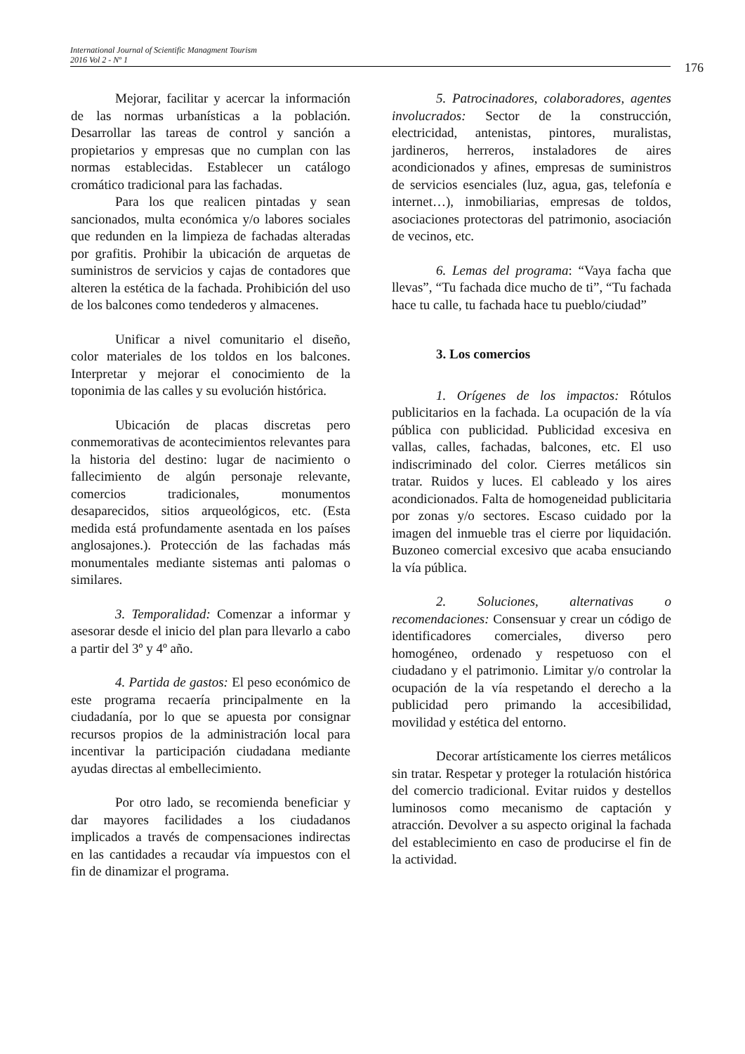International Journal of Scientific Managment Tourism
2016 Vol 2 - Nº 1
176
Mejorar, facilitar y acercar la información de las normas urbanísticas a la población. Desarrollar las tareas de control y sanción a propietarios y empresas que no cumplan con las normas establecidas. Establecer un catálogo cromático tradicional para las fachadas.
Para los que realicen pintadas y sean sancionados, multa económica y/o labores sociales que redunden en la limpieza de fachadas alteradas por grafitis. Prohibir la ubicación de arquetas de suministros de servicios y cajas de contadores que alteren la estética de la fachada. Prohibición del uso de los balcones como tendederos y almacenes.
Unificar a nivel comunitario el diseño, color materiales de los toldos en los balcones. Interpretar y mejorar el conocimiento de la toponimia de las calles y su evolución histórica.
Ubicación de placas discretas pero conmemorativas de acontecimientos relevantes para la historia del destino: lugar de nacimiento o fallecimiento de algún personaje relevante, comercios tradicionales, monumentos desaparecidos, sitios arqueológicos, etc. (Esta medida está profundamente asentada en los países anglosajones.). Protección de las fachadas más monumentales mediante sistemas anti palomas o similares.
3. Temporalidad: Comenzar a informar y asesorar desde el inicio del plan para llevarlo a cabo a partir del 3º y 4º año.
4. Partida de gastos: El peso económico de este programa recaería principalmente en la ciudadanía, por lo que se apuesta por consignar recursos propios de la administración local para incentivar la participación ciudadana mediante ayudas directas al embellecimiento.
Por otro lado, se recomienda beneficiar y dar mayores facilidades a los ciudadanos implicados a través de compensaciones indirectas en las cantidades a recaudar vía impuestos con el fin de dinamizar el programa.
5. Patrocinadores, colaboradores, agentes involucrados: Sector de la construcción, electricidad, antenistas, pintores, muralistas, jardineros, herreros, instaladores de aires acondicionados y afines, empresas de suministros de servicios esenciales (luz, agua, gas, telefonía e internet…), inmobiliarias, empresas de toldos, asociaciones protectoras del patrimonio, asociación de vecinos, etc.
6. Lemas del programa: “Vaya facha que llevas”, “Tu fachada dice mucho de ti”, “Tu fachada hace tu calle, tu fachada hace tu pueblo/ciudad”
3. Los comercios
1. Orígenes de los impactos: Rótulos publicitarios en la fachada. La ocupación de la vía pública con publicidad. Publicidad excesiva en vallas, calles, fachadas, balcones, etc. El uso indiscriminado del color. Cierres metálicos sin tratar. Ruidos y luces. El cableado y los aires acondicionados. Falta de homogeneidad publicitaria por zonas y/o sectores. Escaso cuidado por la imagen del inmueble tras el cierre por liquidación. Buzoneo comercial excesivo que acaba ensuciando la vía pública.
2. Soluciones, alternativas o recomendaciones: Consensuar y crear un código de identificadores comerciales, diverso pero homogéneo, ordenado y respetuoso con el ciudadano y el patrimonio. Limitar y/o controlar la ocupación de la vía respetando el derecho a la publicidad pero primando la accesibilidad, movilidad y estética del entorno.
Decorar artísticamente los cierres metálicos sin tratar. Respetar y proteger la rotulación histórica del comercio tradicional. Evitar ruidos y destellos luminosos como mecanismo de captación y atracción. Devolver a su aspecto original la fachada del establecimiento en caso de producirse el fin de la actividad.